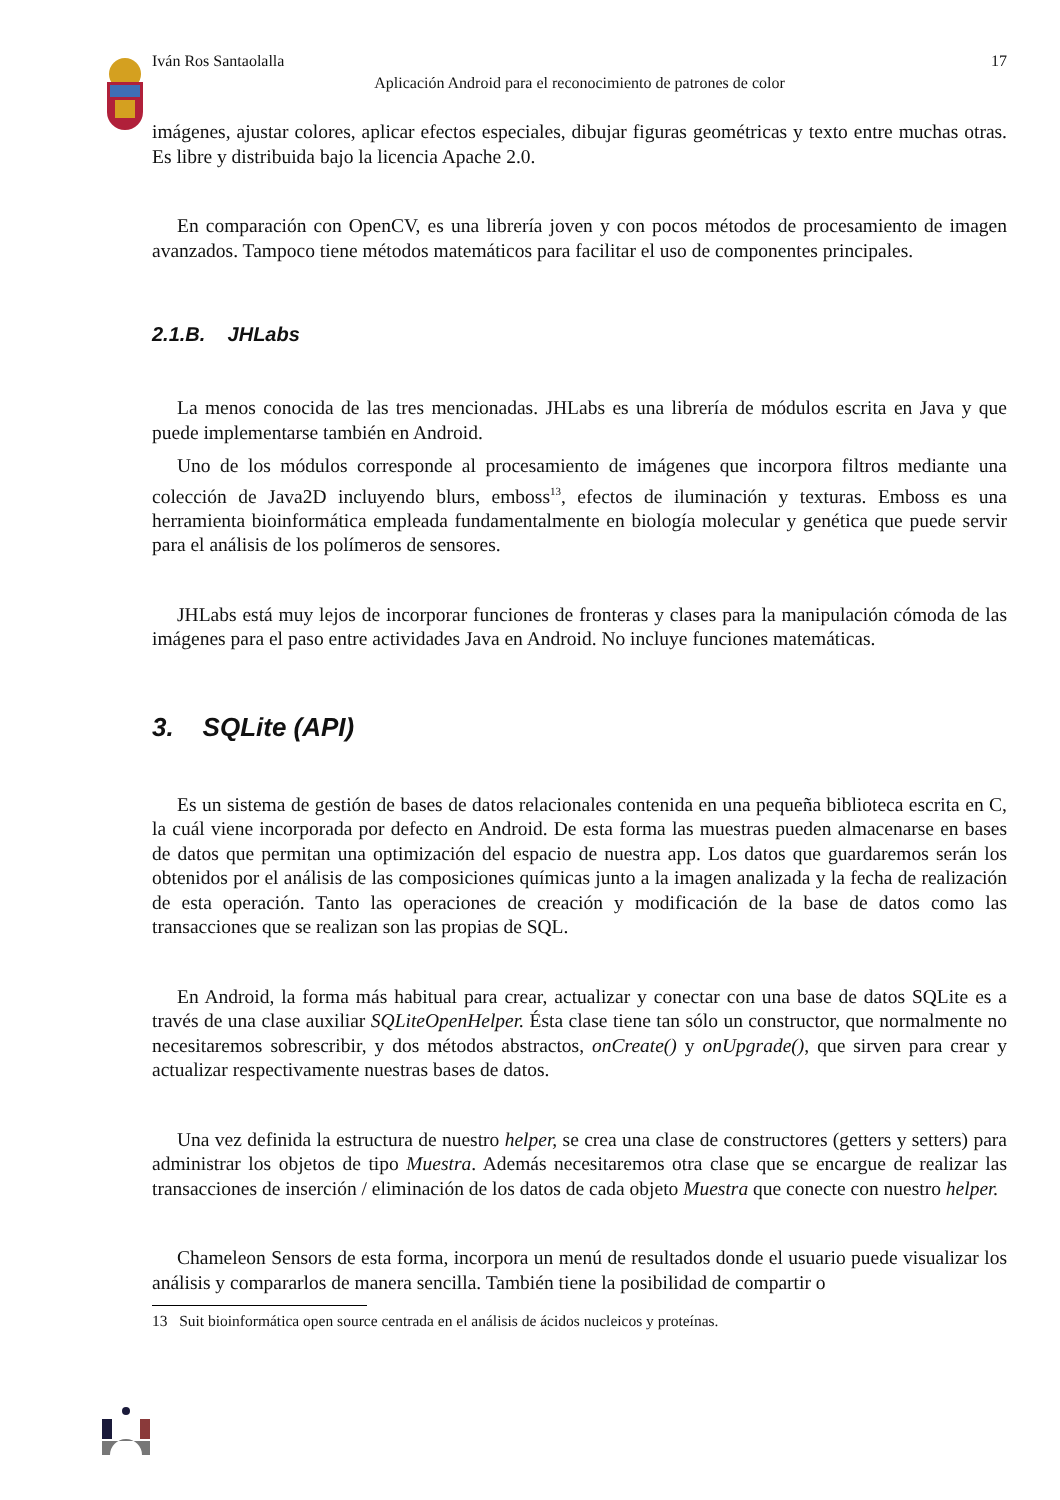Iván Ros Santaolalla 17
Aplicación Android para el reconocimiento de patrones de color
imágenes, ajustar colores, aplicar efectos especiales, dibujar figuras geométricas y texto entre muchas otras. Es libre y distribuida bajo la licencia Apache 2.0.
En comparación con OpenCV, es una librería joven y con pocos métodos de procesamiento de imagen avanzados. Tampoco tiene métodos matemáticos para facilitar el uso de componentes principales.
2.1.B. JHLabs
La menos conocida de las tres mencionadas. JHLabs es una librería de módulos escrita en Java y que puede implementarse también en Android.
Uno de los módulos corresponde al procesamiento de imágenes que incorpora filtros mediante una colección de Java2D incluyendo blurs, emboss<sup>13</sup>, efectos de iluminación y texturas. Emboss es una herramienta bioinformática empleada fundamentalmente en biología molecular y genética que puede servir para el análisis de los polímeros de sensores.
JHLabs está muy lejos de incorporar funciones de fronteras y clases para la manipulación cómoda de las imágenes para el paso entre actividades Java en Android. No incluye funciones matemáticas.
3. SQLite (API)
Es un sistema de gestión de bases de datos relacionales contenida en una pequeña biblioteca escrita en C, la cuál viene incorporada por defecto en Android. De esta forma las muestras pueden almacenarse en bases de datos que permitan una optimización del espacio de nuestra app. Los datos que guardaremos serán los obtenidos por el análisis de las composiciones químicas junto a la imagen analizada y la fecha de realización de esta operación. Tanto las operaciones de creación y modificación de la base de datos como las transacciones que se realizan son las propias de SQL.
En Android, la forma más habitual para crear, actualizar y conectar con una base de datos SQLite es a través de una clase auxiliar SQLiteOpenHelper. Ésta clase tiene tan sólo un constructor, que normalmente no necesitaremos sobrescribir, y dos métodos abstractos, onCreate() y onUpgrade(), que sirven para crear y actualizar respectivamente nuestras bases de datos.
Una vez definida la estructura de nuestro helper, se crea una clase de constructores (getters y setters) para administrar los objetos de tipo Muestra. Además necesitaremos otra clase que se encargue de realizar las transacciones de inserción / eliminación de los datos de cada objeto Muestra que conecte con nuestro helper.
Chameleon Sensors de esta forma, incorpora un menú de resultados donde el usuario puede visualizar los análisis y compararlos de manera sencilla. También tiene la posibilidad de compartir o
13 Suit bioinformática open source centrada en el análisis de ácidos nucleicos y proteínas.